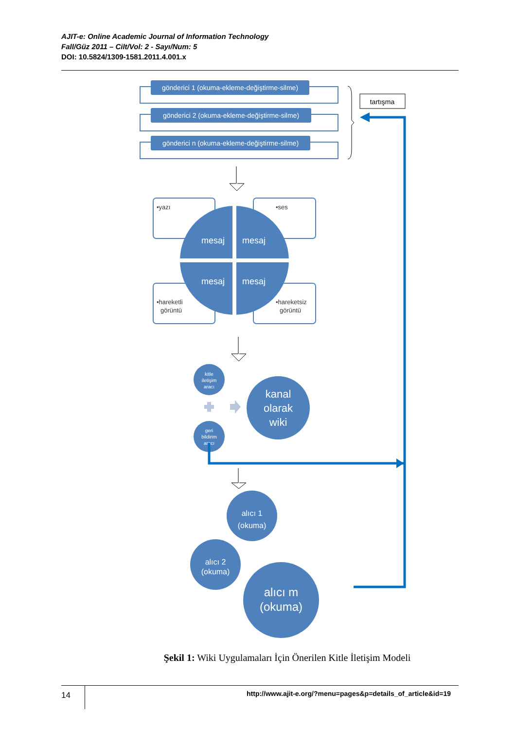AJIT-e: Online Academic Journal of Information Technology
Fall/Güz 2011 – Cilt/Vol: 2 - Sayı/Num: 5
DOI: 10.5824/1309-1581.2011.4.001.x
gönderici 1 (okuma-ekleme-değiştirme-silme)
gönderici 2 (okuma-ekleme-değiştirme-silme)
gönderici n (okuma-ekleme-değiştirme-silme)
tartışma
mesaj
mesaj
mesaj
mesaj
•yazı
•ses
•hareketli
görüntü
•hareketsiz
görüntü
kitle
iletişim
aracı
geri
bildirim
aracı
kanal
olarak
wiki
alıcı 1
(okuma)
alıcı 2
(okuma)
alıcı m
(okuma)
Şekil 1: Wiki Uygulamaları İçin Önerilen Kitle İletişim Modeli
14
http://www.ajit-e.org/?menu=pages&p=details_of_article&id=19